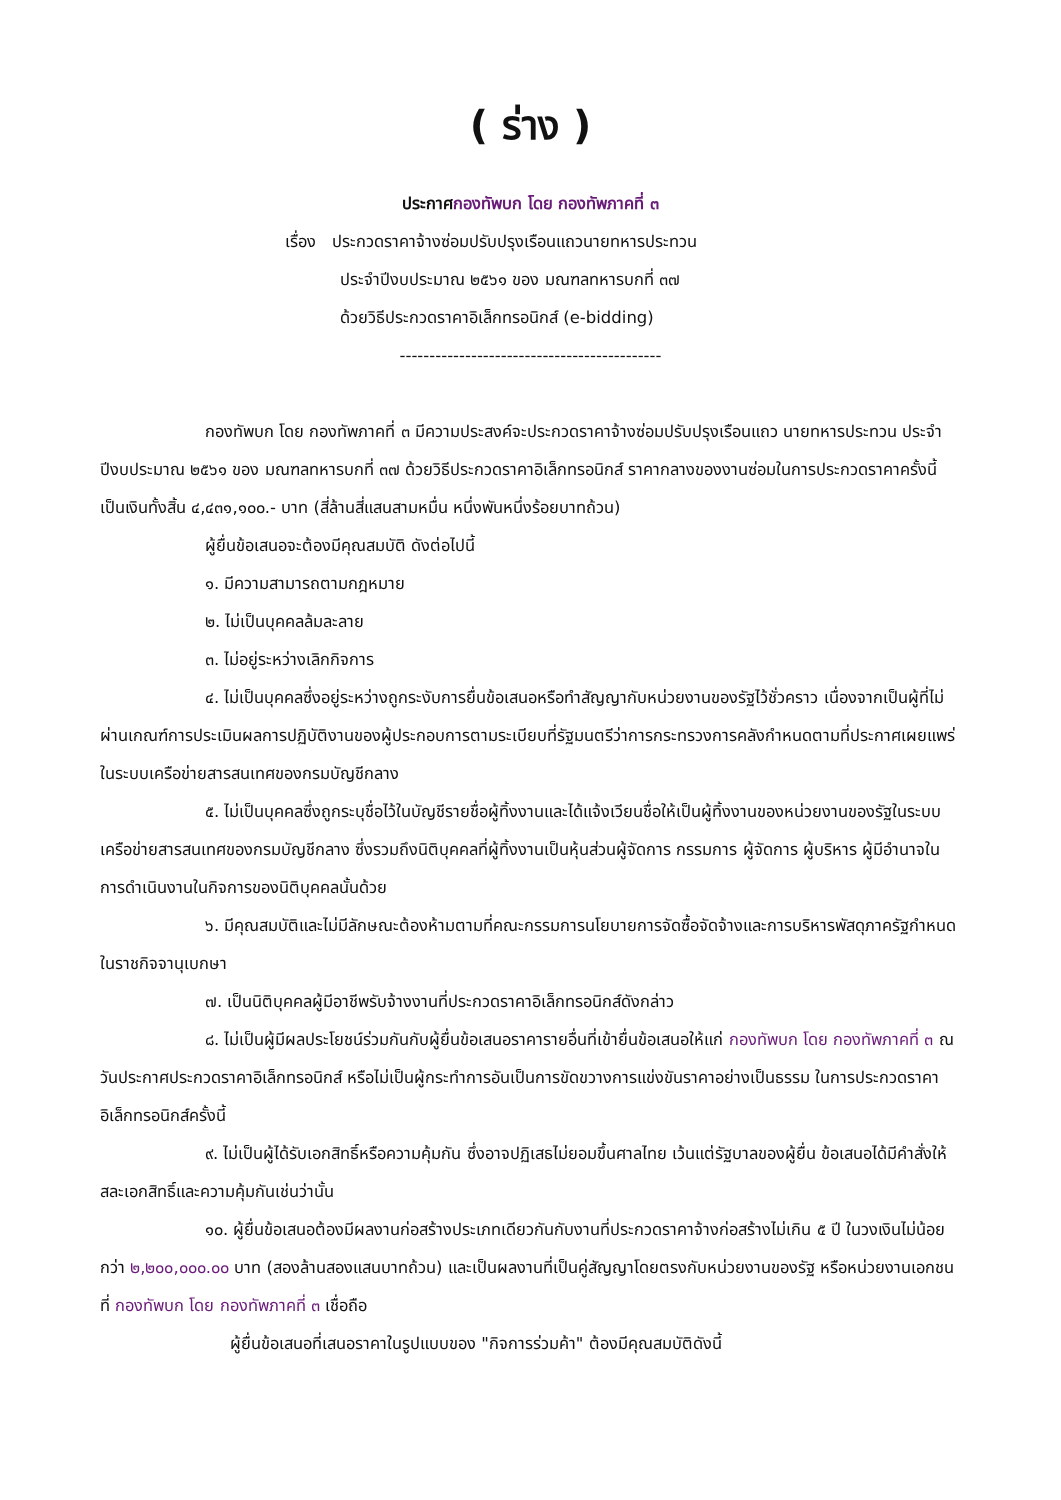( ร่าง )
ประกาศกองทัพบก โดย กองทัพภาคที่ ๓
เรื่อง ประกวดราคาจ้างซ่อมปรับปรุงเรือนแถวนายทหารประทวน
ประจำปีงบประมาณ ๒๕๖๑ ของ มณฑลทหารบกที่ ๓๗
ด้วยวิธีประกวดราคาอิเล็กทรอนิกส์ (e-bidding)
--------------------------------------------
กองทัพบก โดย กองทัพภาคที่ ๓ มีความประสงค์จะประกวดราคาจ้างซ่อมปรับปรุงเรือนแถว นายทหารประทวน ประจำปีงบประมาณ ๒๕๖๑ ของ มณฑลทหารบกที่ ๓๗ ด้วยวิธีประกวดราคาอิเล็กทรอนิกส์ ราคากลางของงานซ่อมในการประกวดราคาครั้งนี้ เป็นเงินทั้งสิ้น ๔,๔๓๑,๑๐๐.- บาท (สี่ล้านสี่แสนสามหมื่น หนึ่งพันหนึ่งร้อยบาทถ้วน)
ผู้ยื่นข้อเสนอจะต้องมีคุณสมบัติ ดังต่อไปนี้
๑. มีความสามารถตามกฎหมาย
๒. ไม่เป็นบุคคลล้มละลาย
๓. ไม่อยู่ระหว่างเลิกกิจการ
๔. ไม่เป็นบุคคลซึ่งอยู่ระหว่างถูกระงับการยื่นข้อเสนอหรือทำสัญญากับหน่วยงานของรัฐไว้ชั่วคราว เนื่องจากเป็นผู้ที่ไม่ผ่านเกณฑ์การประเมินผลการปฏิบัติงานของผู้ประกอบการตามระเบียบที่รัฐมนตรีว่าการกระทรวงการคลังกำหนดตามที่ประกาศเผยแพร่ในระบบเครือข่ายสารสนเทศของกรมบัญชีกลาง
๕. ไม่เป็นบุคคลซึ่งถูกระบุชื่อไว้ในบัญชีรายชื่อผู้ทิ้งงานและได้แจ้งเวียนชื่อให้เป็นผู้ทิ้งงานของหน่วยงานของรัฐในระบบเครือข่ายสารสนเทศของกรมบัญชีกลาง ซึ่งรวมถึงนิติบุคคลที่ผู้ทิ้งงานเป็นหุ้นส่วนผู้จัดการ กรรมการ ผู้จัดการ ผู้บริหาร ผู้มีอำนาจในการดำเนินงานในกิจการของนิติบุคคลนั้นด้วย
๖. มีคุณสมบัติและไม่มีลักษณะต้องห้ามตามที่คณะกรรมการนโยบายการจัดซื้อจัดจ้างและการบริหารพัสดุภาครัฐกำหนดในราชกิจจานุเบกษา
๗. เป็นนิติบุคคลผู้มีอาชีพรับจ้างงานที่ประกวดราคาอิเล็กทรอนิกส์ดังกล่าว
๘. ไม่เป็นผู้มีผลประโยชน์ร่วมกันกับผู้ยื่นข้อเสนอราคารายอื่นที่เข้ายื่นข้อเสนอให้แก่ กองทัพบก โดย กองทัพภาคที่ ๓ ณ วันประกาศประกวดราคาอิเล็กทรอนิกส์ หรือไม่เป็นผู้กระทำการอันเป็นการขัดขวางการแข่งขันราคาอย่างเป็นธรรม ในการประกวดราคาอิเล็กทรอนิกส์ครั้งนี้
๙. ไม่เป็นผู้ได้รับเอกสิทธิ์หรือความคุ้มกัน ซึ่งอาจปฏิเสธไม่ยอมขึ้นศาลไทย เว้นแต่รัฐบาลของผู้ยื่น ข้อเสนอได้มีคำสั่งให้สละเอกสิทธิ์และความคุ้มกันเช่นว่านั้น
๑๐. ผู้ยื่นข้อเสนอต้องมีผลงานก่อสร้างประเภทเดียวกันกับงานที่ประกวดราคาจ้างก่อสร้างไม่เกิน ๕ ปี ในวงเงินไม่น้อยกว่า ๒,๒๐๐,๐๐๐.๐๐ บาท (สองล้านสองแสนบาทถ้วน) และเป็นผลงานที่เป็นคู่สัญญาโดยตรงกับหน่วยงานของรัฐ หรือหน่วยงานเอกชนที่ กองทัพบก โดย กองทัพภาคที่ ๓ เชื่อถือ
ผู้ยื่นข้อเสนอที่เสนอราคาในรูปแบบของ "กิจการร่วมค้า" ต้องมีคุณสมบัติดังนี้